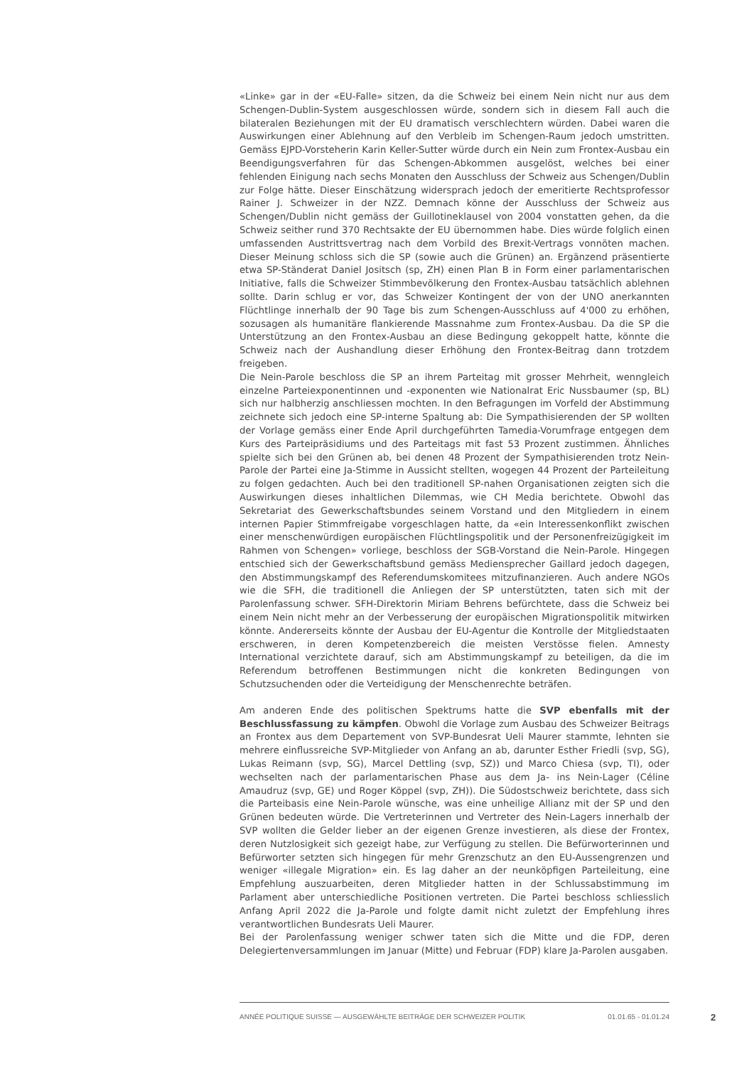«Linke» gar in der «EU-Falle» sitzen, da die Schweiz bei einem Nein nicht nur aus dem Schengen-Dublin-System ausgeschlossen würde, sondern sich in diesem Fall auch die bilateralen Beziehungen mit der EU dramatisch verschlechtern würden. Dabei waren die Auswirkungen einer Ablehnung auf den Verbleib im Schengen-Raum jedoch umstritten. Gemäss EJPD-Vorsteherin Karin Keller-Sutter würde durch ein Nein zum Frontex-Ausbau ein Beendigungsverfahren für das Schengen-Abkommen ausgelöst, welches bei einer fehlenden Einigung nach sechs Monaten den Ausschluss der Schweiz aus Schengen/Dublin zur Folge hätte. Dieser Einschätzung widersprach jedoch der emeritierte Rechtsprofessor Rainer J. Schweizer in der NZZ. Demnach könne der Ausschluss der Schweiz aus Schengen/Dublin nicht gemäss der Guillotineklausel von 2004 vonstatten gehen, da die Schweiz seither rund 370 Rechtsakte der EU übernommen habe. Dies würde folglich einen umfassenden Austrittsvertrag nach dem Vorbild des Brexit-Vertrags vonnöten machen. Dieser Meinung schloss sich die SP (sowie auch die Grünen) an. Ergänzend präsentierte etwa SP-Ständerat Daniel Jositsch (sp, ZH) einen Plan B in Form einer parlamentarischen Initiative, falls die Schweizer Stimmbevölkerung den Frontex-Ausbau tatsächlich ablehnen sollte. Darin schlug er vor, das Schweizer Kontingent der von der UNO anerkannten Flüchtlinge innerhalb der 90 Tage bis zum Schengen-Ausschluss auf 4'000 zu erhöhen, sozusagen als humanitäre flankierende Massnahme zum Frontex-Ausbau. Da die SP die Unterstützung an den Frontex-Ausbau an diese Bedingung gekoppelt hatte, könnte die Schweiz nach der Aushandlung dieser Erhöhung den Frontex-Beitrag dann trotzdem freigeben.
Die Nein-Parole beschloss die SP an ihrem Parteitag mit grosser Mehrheit, wenngleich einzelne Parteiexponentinnen und -exponenten wie Nationalrat Eric Nussbaumer (sp, BL) sich nur halbherzig anschliessen mochten. In den Befragungen im Vorfeld der Abstimmung zeichnete sich jedoch eine SP-interne Spaltung ab: Die Sympathisierenden der SP wollten der Vorlage gemäss einer Ende April durchgeführten Tamedia-Vorumfrage entgegen dem Kurs des Parteipräsidiums und des Parteitags mit fast 53 Prozent zustimmen. Ähnliches spielte sich bei den Grünen ab, bei denen 48 Prozent der Sympathisierenden trotz Nein-Parole der Partei eine Ja-Stimme in Aussicht stellten, wogegen 44 Prozent der Parteileitung zu folgen gedachten. Auch bei den traditionell SP-nahen Organisationen zeigten sich die Auswirkungen dieses inhaltlichen Dilemmas, wie CH Media berichtete. Obwohl das Sekretariat des Gewerkschaftsbundes seinem Vorstand und den Mitgliedern in einem internen Papier Stimmfreigabe vorgeschlagen hatte, da «ein Interessenkonflikt zwischen einer menschenwürdigen europäischen Flüchtlingspolitik und der Personenfreizügigkeit im Rahmen von Schengen» vorliege, beschloss der SGB-Vorstand die Nein-Parole. Hingegen entschied sich der Gewerkschaftsbund gemäss Mediensprecher Gaillard jedoch dagegen, den Abstimmungskampf des Referendumskomitees mitzufinanzieren. Auch andere NGOs wie die SFH, die traditionell die Anliegen der SP unterstützten, taten sich mit der Parolenfassung schwer. SFH-Direktorin Miriam Behrens befürchtete, dass die Schweiz bei einem Nein nicht mehr an der Verbesserung der europäischen Migrationspolitik mitwirken könnte. Andererseits könnte der Ausbau der EU-Agentur die Kontrolle der Mitgliedstaaten erschweren, in deren Kompetenzbereich die meisten Verstösse fielen. Amnesty International verzichtete darauf, sich am Abstimmungskampf zu beteiligen, da die im Referendum betroffenen Bestimmungen nicht die konkreten Bedingungen von Schutzsuchenden oder die Verteidigung der Menschenrechte beträfen.
Am anderen Ende des politischen Spektrums hatte die SVP ebenfalls mit der Beschlussfassung zu kämpfen. Obwohl die Vorlage zum Ausbau des Schweizer Beitrags an Frontex aus dem Departement von SVP-Bundesrat Ueli Maurer stammte, lehnten sie mehrere einflussreiche SVP-Mitglieder von Anfang an ab, darunter Esther Friedli (svp, SG), Lukas Reimann (svp, SG), Marcel Dettling (svp, SZ)) und Marco Chiesa (svp, TI), oder wechselten nach der parlamentarischen Phase aus dem Ja- ins Nein-Lager (Céline Amaudruz (svp, GE) und Roger Köppel (svp, ZH)). Die Südostschweiz berichtete, dass sich die Parteibasis eine Nein-Parole wünsche, was eine unheilige Allianz mit der SP und den Grünen bedeuten würde. Die Vertreterinnen und Vertreter des Nein-Lagers innerhalb der SVP wollten die Gelder lieber an der eigenen Grenze investieren, als diese der Frontex, deren Nutzlosigkeit sich gezeigt habe, zur Verfügung zu stellen. Die Befürworterinnen und Befürworter setzten sich hingegen für mehr Grenzschutz an den EU-Aussengrenzen und weniger «illegale Migration» ein. Es lag daher an der neunköpfigen Parteileitung, eine Empfehlung auszuarbeiten, deren Mitglieder hatten in der Schlussabstimmung im Parlament aber unterschiedliche Positionen vertreten. Die Partei beschloss schliesslich Anfang April 2022 die Ja-Parole und folgte damit nicht zuletzt der Empfehlung ihres verantwortlichen Bundesrats Ueli Maurer.
Bei der Parolenfassung weniger schwer taten sich die Mitte und die FDP, deren Delegiertenversammlungen im Januar (Mitte) und Februar (FDP) klare Ja-Parolen ausgaben.
ANNÉE POLITIQUE SUISSE — AUSGEWÄHLTE BEITRÄGE DER SCHWEIZER POLITIK 01.01.65 - 01.01.24
2